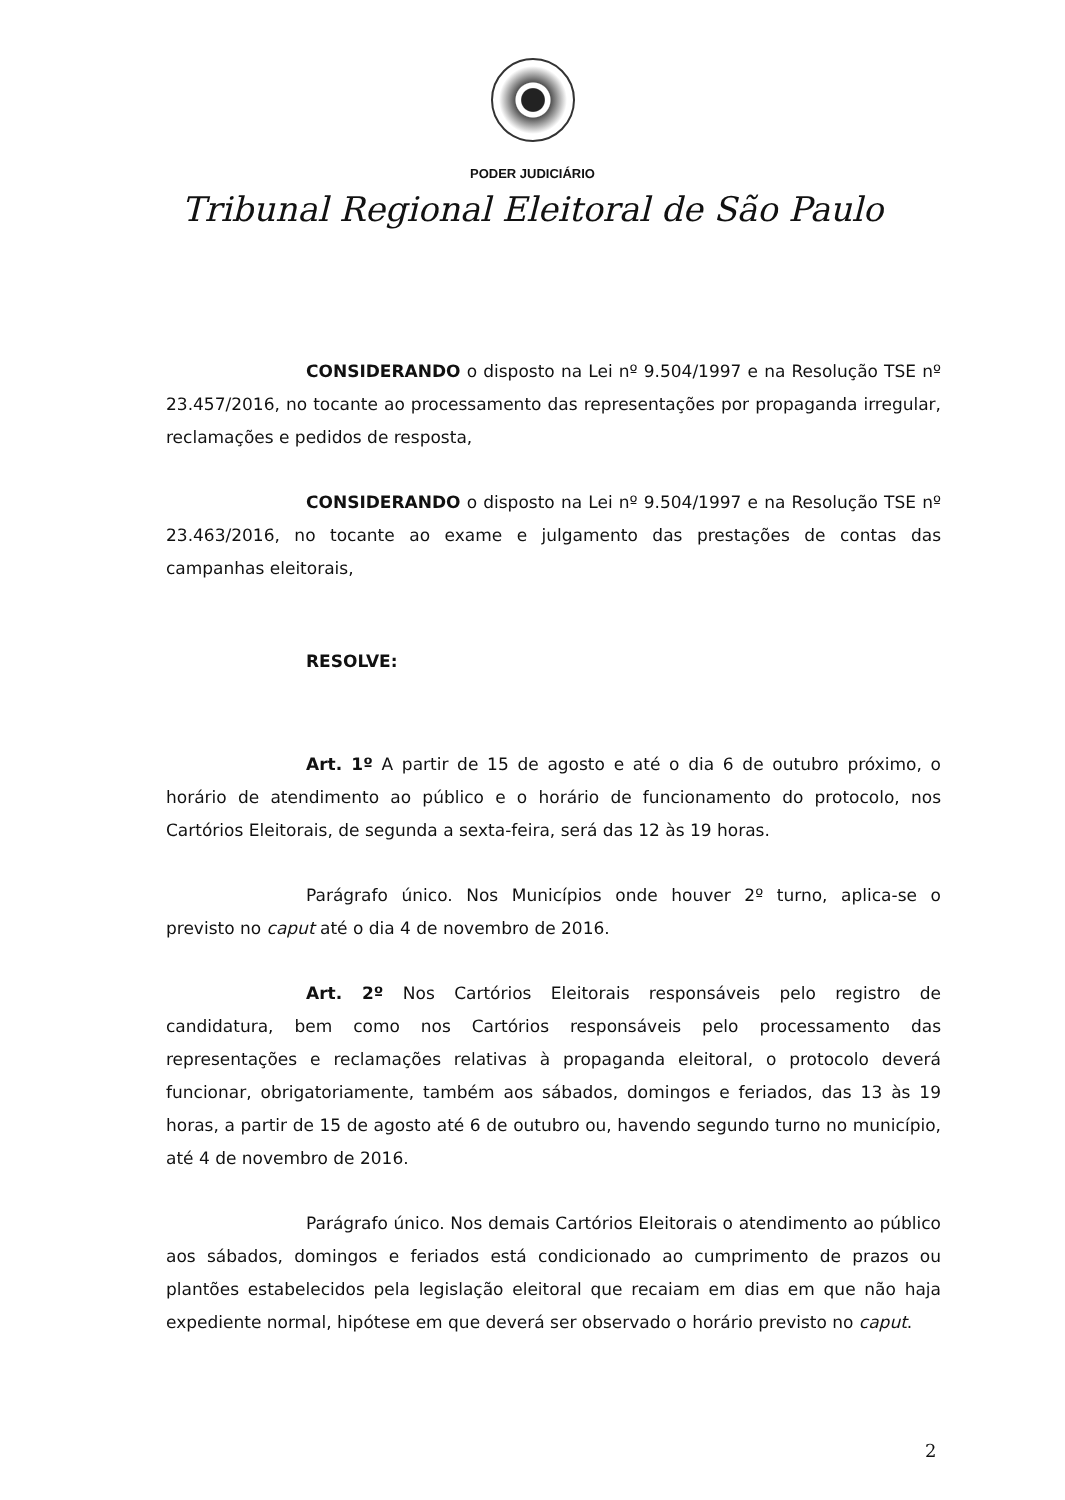PODER JUDICIÁRIO
Tribunal Regional Eleitoral de São Paulo
CONSIDERANDO o disposto na Lei nº 9.504/1997 e na Resolução TSE nº 23.457/2016, no tocante ao processamento das representações por propaganda irregular, reclamações e pedidos de resposta,
CONSIDERANDO o disposto na Lei nº 9.504/1997 e na Resolução TSE nº 23.463/2016, no tocante ao exame e julgamento das prestações de contas das campanhas eleitorais,
RESOLVE:
Art. 1º A partir de 15 de agosto e até o dia 6 de outubro próximo, o horário de atendimento ao público e o horário de funcionamento do protocolo, nos Cartórios Eleitorais, de segunda a sexta-feira, será das 12 às 19 horas.
Parágrafo único. Nos Municípios onde houver 2º turno, aplica-se o previsto no caput até o dia 4 de novembro de 2016.
Art. 2º Nos Cartórios Eleitorais responsáveis pelo registro de candidatura, bem como nos Cartórios responsáveis pelo processamento das representações e reclamações relativas à propaganda eleitoral, o protocolo deverá funcionar, obrigatoriamente, também aos sábados, domingos e feriados, das 13 às 19 horas, a partir de 15 de agosto até 6 de outubro ou, havendo segundo turno no município, até 4 de novembro de 2016.
Parágrafo único. Nos demais Cartórios Eleitorais o atendimento ao público aos sábados, domingos e feriados está condicionado ao cumprimento de prazos ou plantões estabelecidos pela legislação eleitoral que recaiam em dias em que não haja expediente normal, hipótese em que deverá ser observado o horário previsto no caput.
2